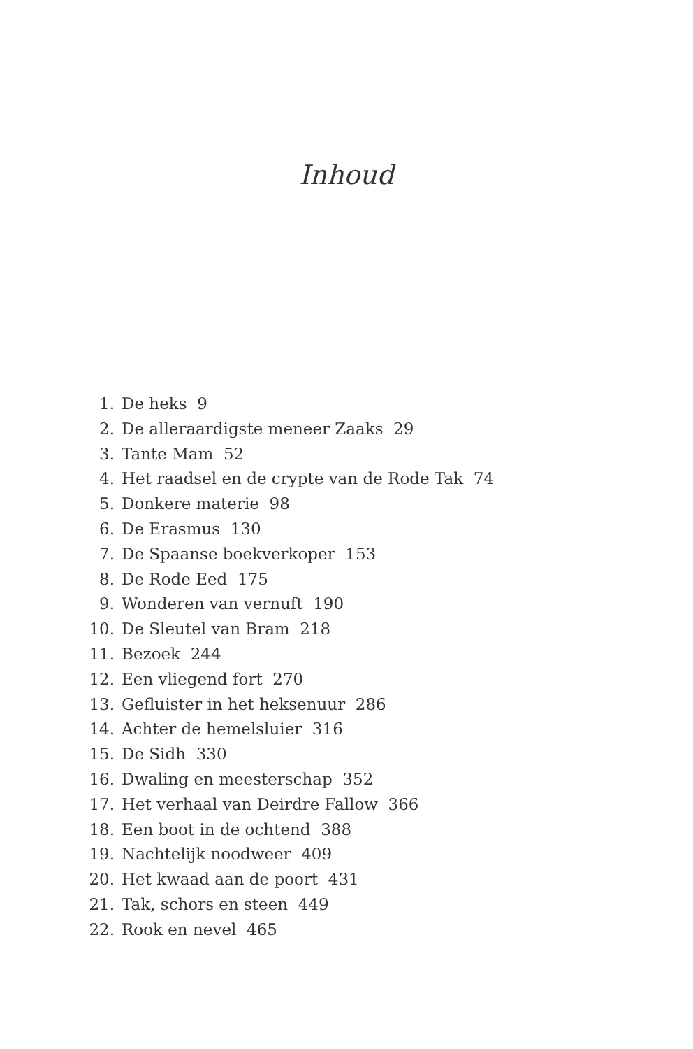Inhoud
1. De heks 9
2. De alleraardigste meneer Zaaks 29
3. Tante Mam 52
4. Het raadsel en de crypte van de Rode Tak 74
5. Donkere materie 98
6. De Erasmus 130
7. De Spaanse boekverkoper 153
8. De Rode Eed 175
9. Wonderen van vernuft 190
10. De Sleutel van Bram 218
11. Bezoek 244
12. Een vliegend fort 270
13. Gefluister in het heksenuur 286
14. Achter de hemelsluier 316
15. De Sidh 330
16. Dwaling en meesterschap 352
17. Het verhaal van Deirdre Fallow 366
18. Een boot in de ochtend 388
19. Nachtelijk noodweer 409
20. Het kwaad aan de poort 431
21. Tak, schors en steen 449
22. Rook en nevel 465